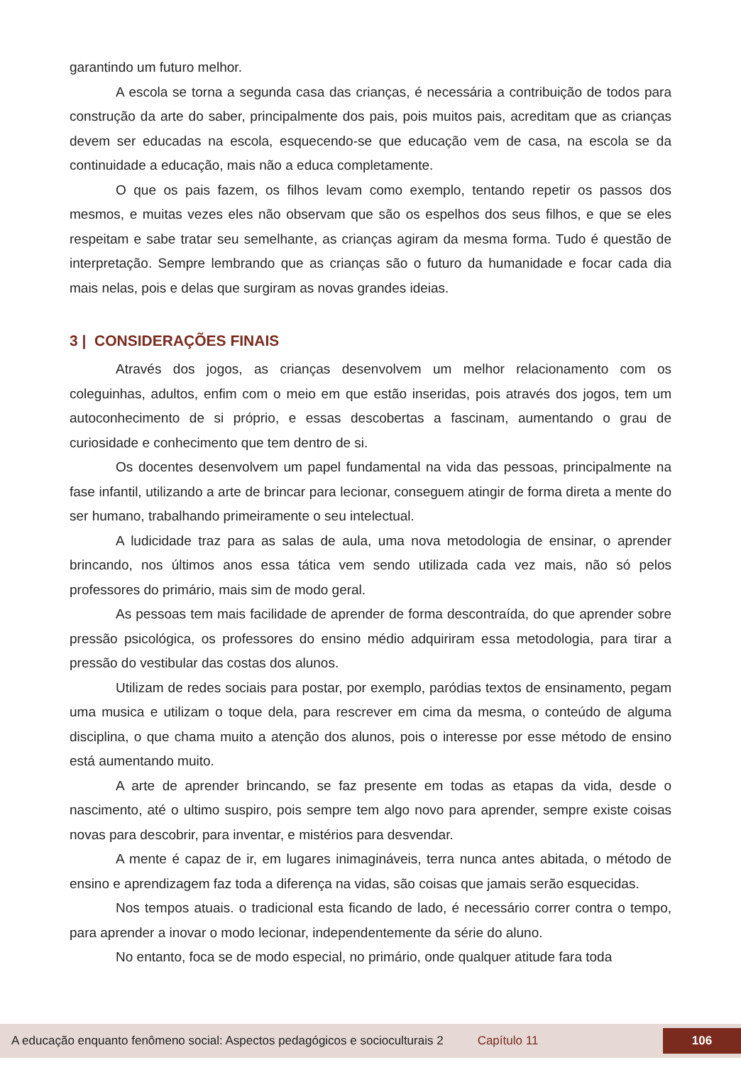garantindo um futuro melhor.
A escola se torna a segunda casa das crianças, é necessária a contribuição de todos para construção da arte do saber, principalmente dos pais, pois muitos pais, acreditam que as crianças devem ser educadas na escola, esquecendo-se que educação vem de casa, na escola se da continuidade a educação, mais não a educa completamente.
O que os pais fazem, os filhos levam como exemplo, tentando repetir os passos dos mesmos, e muitas vezes eles não observam que são os espelhos dos seus filhos, e que se eles respeitam e sabe tratar seu semelhante, as crianças agiram da mesma forma. Tudo é questão de interpretação. Sempre lembrando que as crianças são o futuro da humanidade e focar cada dia mais nelas, pois e delas que surgiram as novas grandes ideias.
3 | CONSIDERAÇÕES FINAIS
Através dos jogos, as crianças desenvolvem um melhor relacionamento com os coleguinhas, adultos, enfim com o meio em que estão inseridas, pois através dos jogos, tem um autoconhecimento de si próprio, e essas descobertas a fascinam, aumentando o grau de curiosidade e conhecimento que tem dentro de si.
Os docentes desenvolvem um papel fundamental na vida das pessoas, principalmente na fase infantil, utilizando a arte de brincar para lecionar, conseguem atingir de forma direta a mente do ser humano, trabalhando primeiramente o seu intelectual.
A ludicidade traz para as salas de aula, uma nova metodologia de ensinar, o aprender brincando, nos últimos anos essa tática vem sendo utilizada cada vez mais, não só pelos professores do primário, mais sim de modo geral.
As pessoas tem mais facilidade de aprender de forma descontraída, do que aprender sobre pressão psicológica, os professores do ensino médio adquiriram essa metodologia, para tirar a pressão do vestibular das costas dos alunos.
Utilizam de redes sociais para postar, por exemplo, paródias textos de ensinamento, pegam uma musica e utilizam o toque dela, para rescrever em cima da mesma, o conteúdo de alguma disciplina, o que chama muito a atenção dos alunos, pois o interesse por esse método de ensino está aumentando muito.
A arte de aprender brincando, se faz presente em todas as etapas da vida, desde o nascimento, até o ultimo suspiro, pois sempre tem algo novo para aprender, sempre existe coisas novas para descobrir, para inventar, e mistérios para desvendar.
A mente é capaz de ir, em lugares inimagináveis, terra nunca antes abitada, o método de ensino e aprendizagem faz toda a diferença na vidas, são coisas que jamais serão esquecidas.
Nos tempos atuais. o tradicional esta ficando de lado, é necessário correr contra o tempo, para aprender a inovar o modo lecionar, independentemente da série do aluno.
No entanto, foca se de modo especial, no primário, onde qualquer atitude fara toda
A educação enquanto fenômeno social: Aspectos pedagógicos e socioculturais 2 Capítulo 11 106